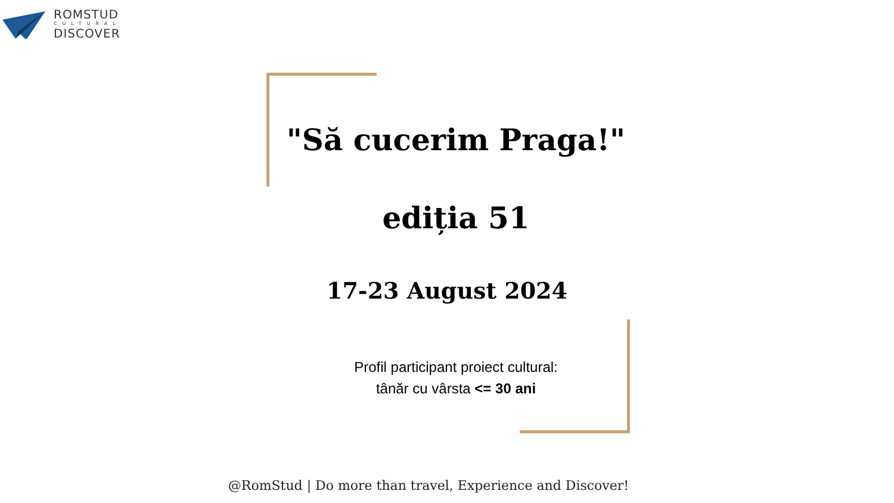ROMSTUD
CULTURAL
DISCOVER
"Să cucerim Praga!"
ediția 51
17-23 August 2024
Profil participant proiect cultural:
tânăr cu vârsta <= 30 ani
@RomStud | Do more than travel, Experience and Discover!